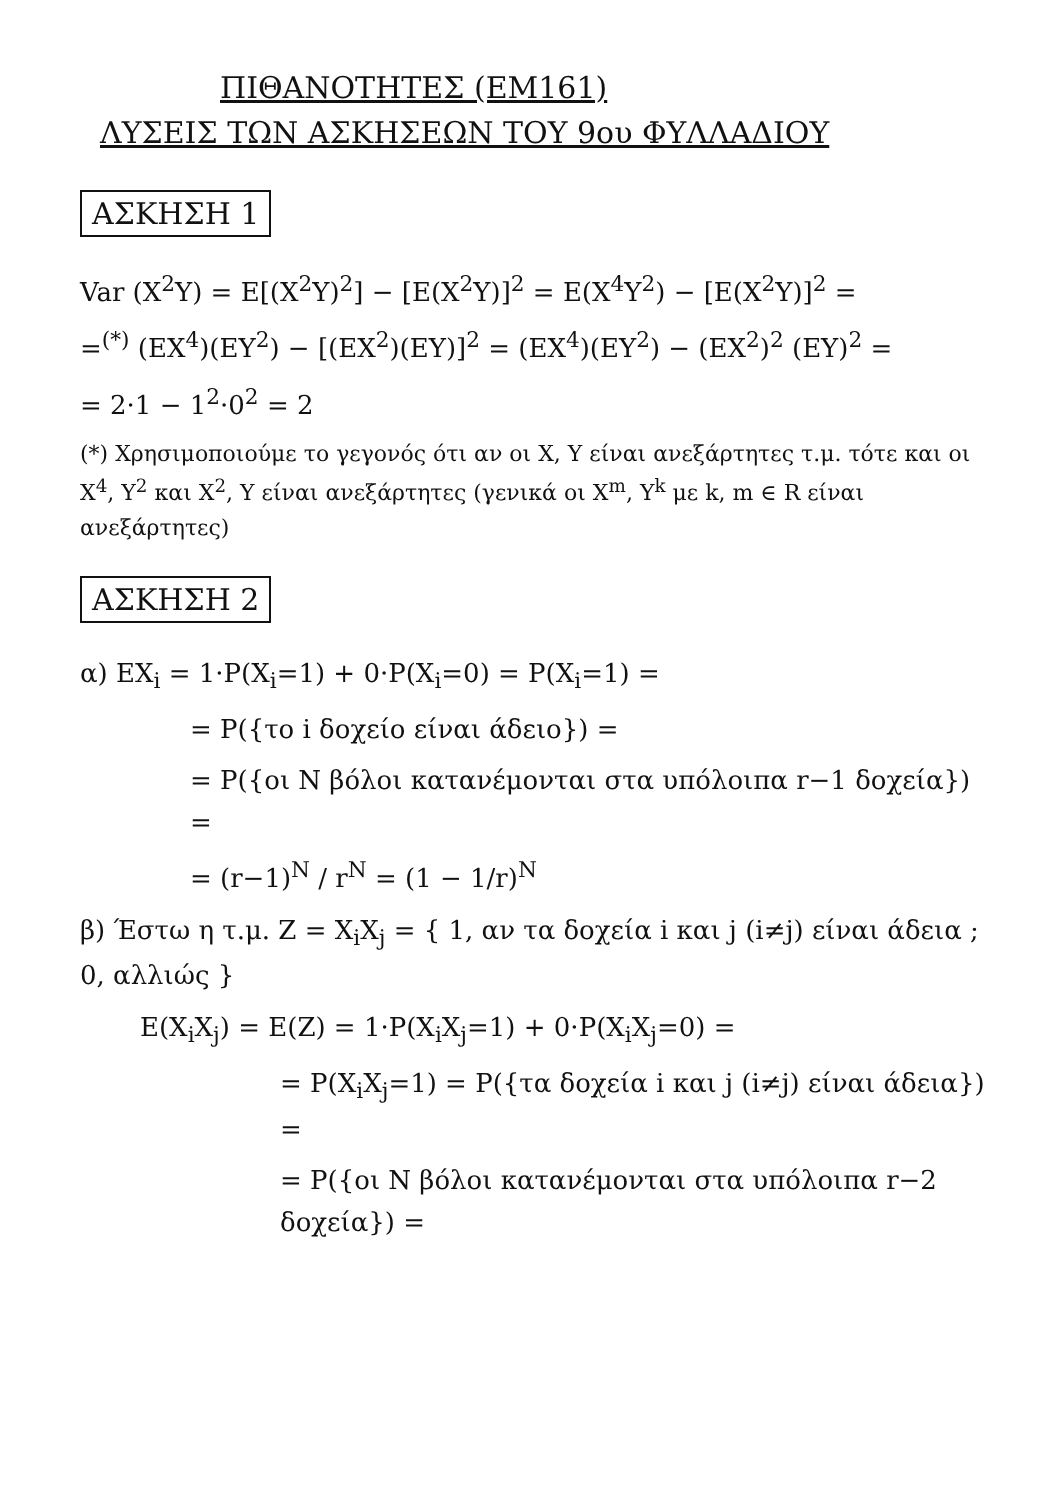ΠΙΘΑΝΟΤΗΤΕΣ (ΕΜ161)
ΛΥΣΕΙΣ ΤΩΝ ΑΣΚΗΣΕΩΝ ΤΟΥ 9ου ΦΥΛΛΑΔΙΟΥ
ΑΣΚΗΣΗ 1
Var (X<sup>2</sup>Y) = E[(X<sup>2</sup>Y)<sup>2</sup>] − [E(X<sup>2</sup>Y)]<sup>2</sup> = E(X<sup>4</sup>Y<sup>2</sup>) − [E(X<sup>2</sup>Y)]<sup>2</sup> =
=<sup>(*)</sup> (EX<sup>4</sup>)(EY<sup>2</sup>) − [(EX<sup>2</sup>)(EY)]<sup>2</sup> = (EX<sup>4</sup>)(EY<sup>2</sup>) − (EX<sup>2</sup>)<sup>2</sup> (EY)<sup>2</sup> =
= 2·1 − 1<sup>2</sup>·0<sup>2</sup> = 2
(*) Χρησιμοποιούμε το γεγονός ότι αν οι X, Y είναι ανεξάρτητες τ.μ. τότε και οι X<sup>4</sup>, Y<sup>2</sup> και X<sup>2</sup>, Y είναι ανεξάρτητες (γενικά οι X<sup>m</sup>, Y<sup>k</sup> με k, m ∈ R είναι ανεξάρτητες)
ΑΣΚΗΣΗ 2
α) EX<sub>i</sub> = 1·P(X<sub>i</sub>=1) + 0·P(X<sub>i</sub>=0) = P(X<sub>i</sub>=1) =
= P({το i δοχείο είναι άδειο}) =
= P({οι N βόλοι κατανέμονται στα υπόλοιπα r−1 δοχεία}) =
= (r−1)<sup>N</sup> / r<sup>N</sup> = (1 − 1/r)<sup>N</sup>
β) Έστω η τ.μ. Z = X<sub>i</sub>X<sub>j</sub> = { 1, αν τα δοχεία i και j (i≠j) είναι άδεια ; 0, αλλιώς }
E(X<sub>i</sub>X<sub>j</sub>) = E(Z) = 1·P(X<sub>i</sub>X<sub>j</sub>=1) + 0·P(X<sub>i</sub>X<sub>j</sub>=0) =
= P(X<sub>i</sub>X<sub>j</sub>=1) = P({τα δοχεία i και j (i≠j) είναι άδεια}) =
= P({οι N βόλοι κατανέμονται στα υπόλοιπα r−2 δοχεία}) =